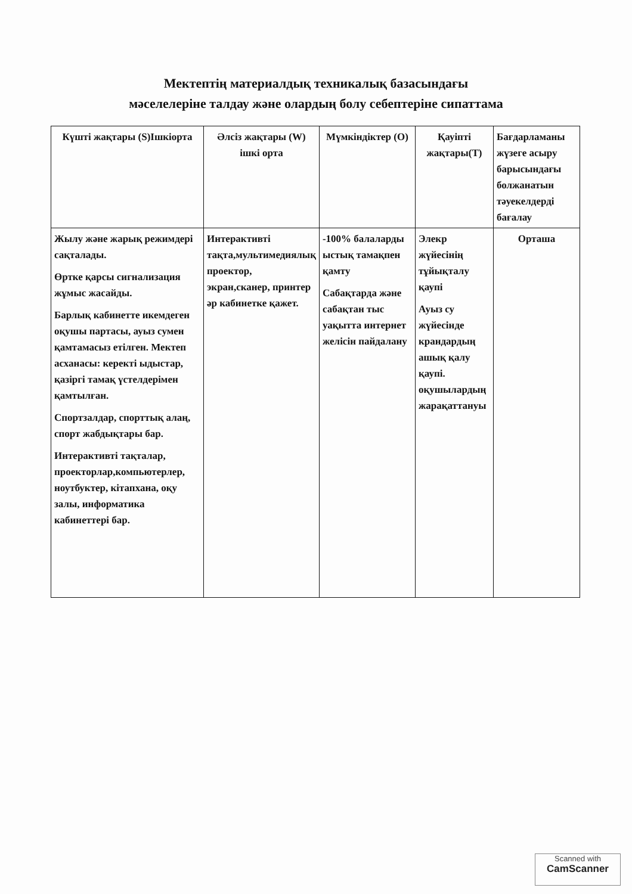Мектептің материалдық техникалық базасындағы
мәселелеріне талдау және олардың болу себептеріне сипаттама
| Күшті жақтары (S)Ішкіорта | Әлсіз жақтары (W) ішкі орта | Мүмкіндіктер (О) | Қауіпті жақтары(Т) | Бағдарламаны жүзеге асыру барысындағы болжанатын тәуекелдерді бағалау |
| --- | --- | --- | --- | --- |
| Жылу және жарық режимдері сақталады. Өртке қарсы сигнализация жұмыс жасайды. Барлық кабинетте икемдеген оқушы партасы, ауыз сумен қамтамасыз етілген. Мектеп асханасы: керекті ыдыстар, қазіргі тамақ үстелдерімен қамтылған. Спортзалдар, спорттық алаң, спорт жабдықтары бар. Интерактивті тақталар, проекторлар,компьютерлер, ноутбуктер, кітапхана, оқу залы, информатика кабинеттері бар. | Интерактивті тақта,мультимедиялық проектор, экран,сканер, принтер әр кабинетке қажет. | -100% балаларды ыстық тамақпен қамту Сабақтарда және сабақтан тыс уақытта интернет желісін пайдалану | Элекр жүйесінің тұйықталу қаупі Ауыз су жүйесінде крандардың ашық қалу қаупі. оқушылардың жарақаттануы | Орташа |
Scanned with
CamScanner